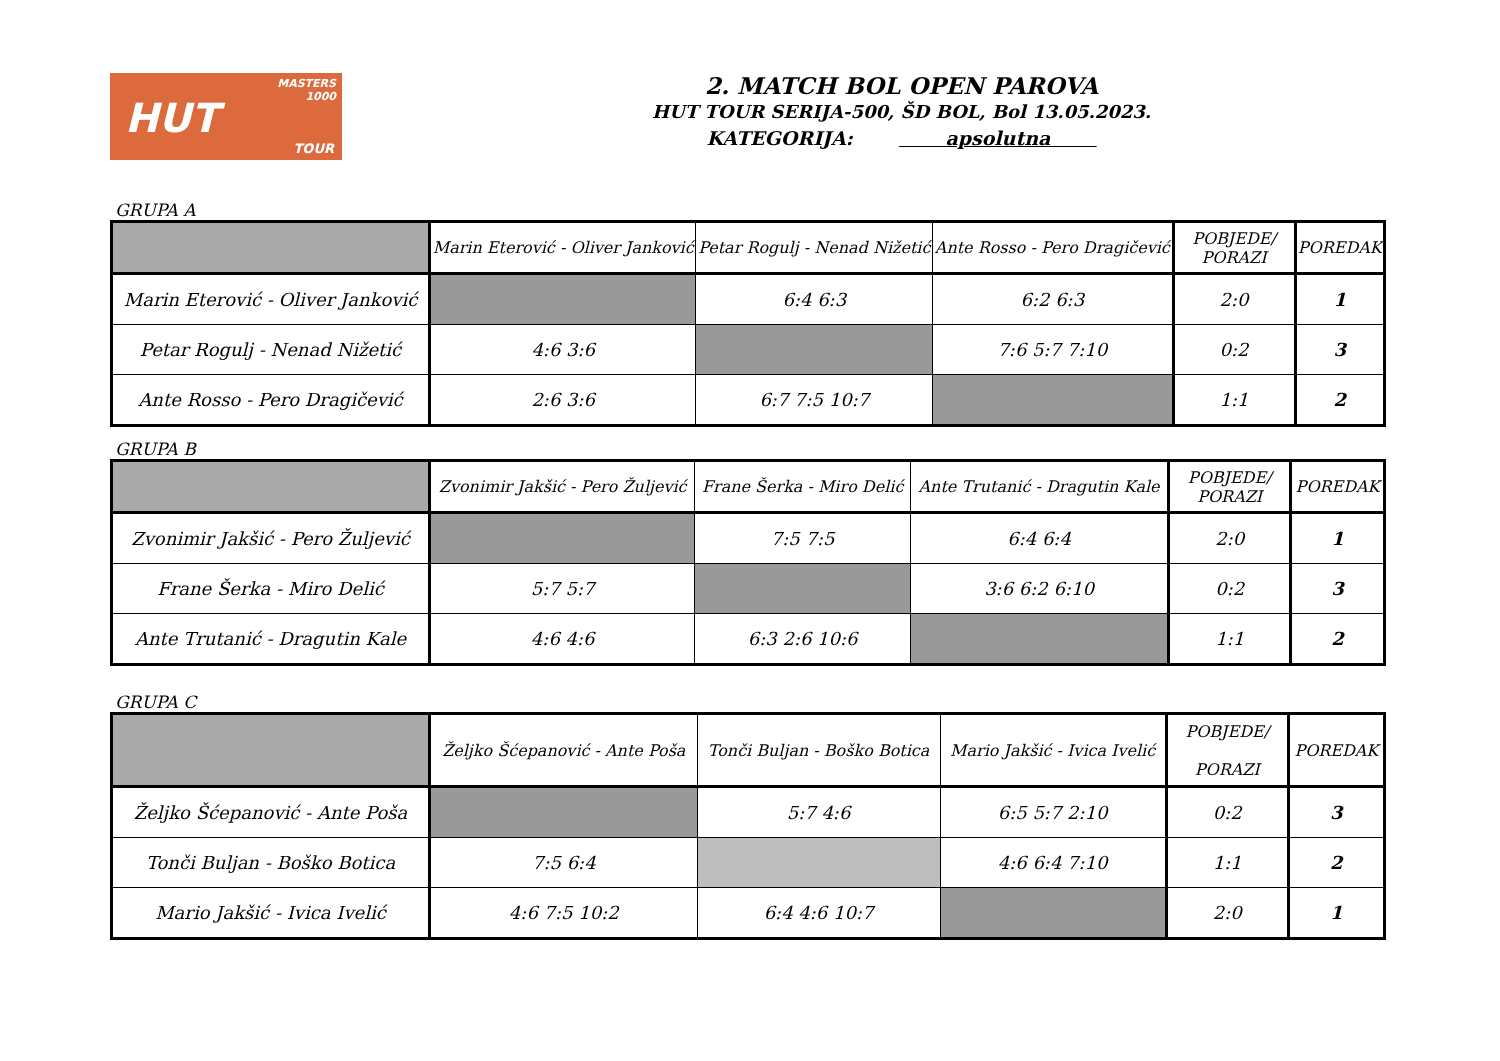MASTERS
1000
HUT
TOUR
2. MATCH BOL OPEN PAROVA
HUT TOUR SERIJA-500, ŠD BOL, Bol 13.05.2023.
KATEGORIJA: apsolutna
GRUPA A
| | Marin Eterović - Oliver Janković | Petar Rogulj - Nenad Nižetić | Ante Rosso - Pero Dragičević | POBJEDE/ PORAZI | POREDAK |
| Marin Eterović - Oliver Janković | | 6:4 6:3 | 6:2 6:3 | 2:0 | 1 |
| Petar Rogulj - Nenad Nižetić | 4:6 3:6 | | 7:6 5:7 7:10 | 0:2 | 3 |
| Ante Rosso - Pero Dragičević | 2:6 3:6 | 6:7 7:5 10:7 | | 1:1 | 2 |
GRUPA B
| | Zvonimir Jakšić - Pero Žuljević | Frane Šerka - Miro Delić | Ante Trutanić - Dragutin Kale | POBJEDE/ PORAZI | POREDAK |
| Zvonimir Jakšić - Pero Žuljević | | 7:5 7:5 | 6:4 6:4 | 2:0 | 1 |
| Frane Šerka - Miro Delić | 5:7 5:7 | | 3:6 6:2 6:10 | 0:2 | 3 |
| Ante Trutanić - Dragutin Kale | 4:6 4:6 | 6:3 2:6 10:6 | | 1:1 | 2 |
GRUPA C
| | Željko Šćepanović - Ante Poša | Tonči Buljan - Boško Botica | Mario Jakšić - Ivica Ivelić | POBJEDE/ PORAZI | POREDAK |
| Željko Šćepanović - Ante Poša | | 5:7 4:6 | 6:5 5:7 2:10 | 0:2 | 3 |
| Tonči Buljan - Boško Botica | 7:5 6:4 | | 4:6 6:4 7:10 | 1:1 | 2 |
| Mario Jakšić - Ivica Ivelić | 4:6 7:5 10:2 | 6:4 4:6 10:7 | | 2:0 | 1 |